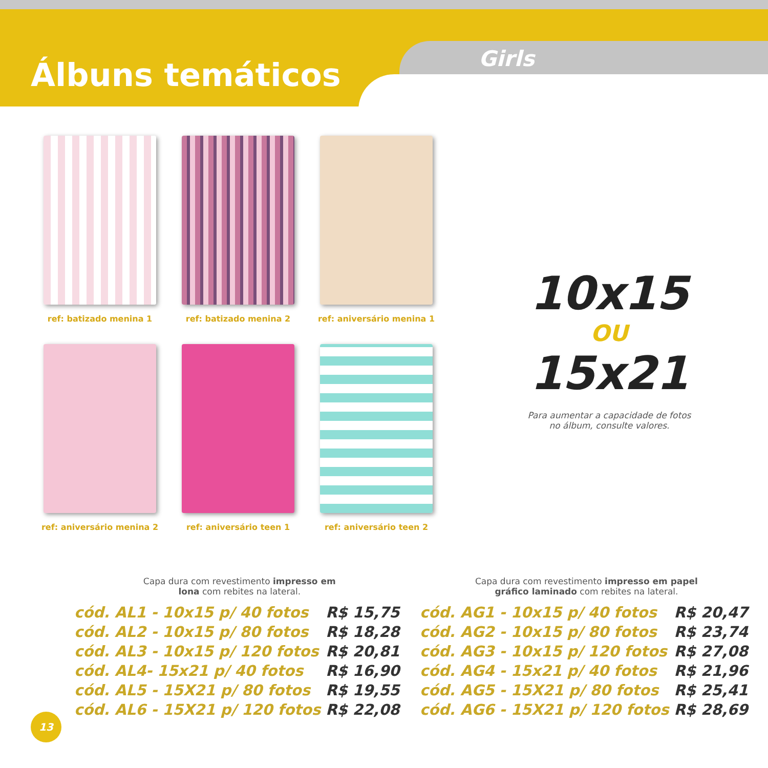Álbuns temáticos Girls
ref: batizado menina 1
ref: batizado menina 2
ref: aniversário menina 1
ref: aniversário menina 2
ref: aniversário teen 1
ref: aniversário teen 2
10x15
OU
15x21
Para aumentar a capacidade de fotos
no álbum, consulte valores.
Capa dura com revestimento impresso em
lona com rebites na lateral.
| cód. AL1 - 10x15 p/ 40 fotos | R$ 15,75 |
| cód. AL2 - 10x15 p/ 80 fotos | R$ 18,28 |
| cód. AL3 - 10x15 p/ 120 fotos | R$ 20,81 |
| cód. AL4- 15x21 p/ 40 fotos | R$ 16,90 |
| cód. AL5 - 15X21 p/ 80 fotos | R$ 19,55 |
| cód. AL6 - 15X21 p/ 120 fotos | R$ 22,08 |
Capa dura com revestimento impresso em papel
gráfico laminado com rebites na lateral.
| cód. AG1 - 10x15 p/ 40 fotos | R$ 20,47 |
| cód. AG2 - 10x15 p/ 80 fotos | R$ 23,74 |
| cód. AG3 - 10x15 p/ 120 fotos | R$ 27,08 |
| cód. AG4 - 15x21 p/ 40 fotos | R$ 21,96 |
| cód. AG5 - 15X21 p/ 80 fotos | R$ 25,41 |
| cód. AG6 - 15X21 p/ 120 fotos | R$ 28,69 |
13